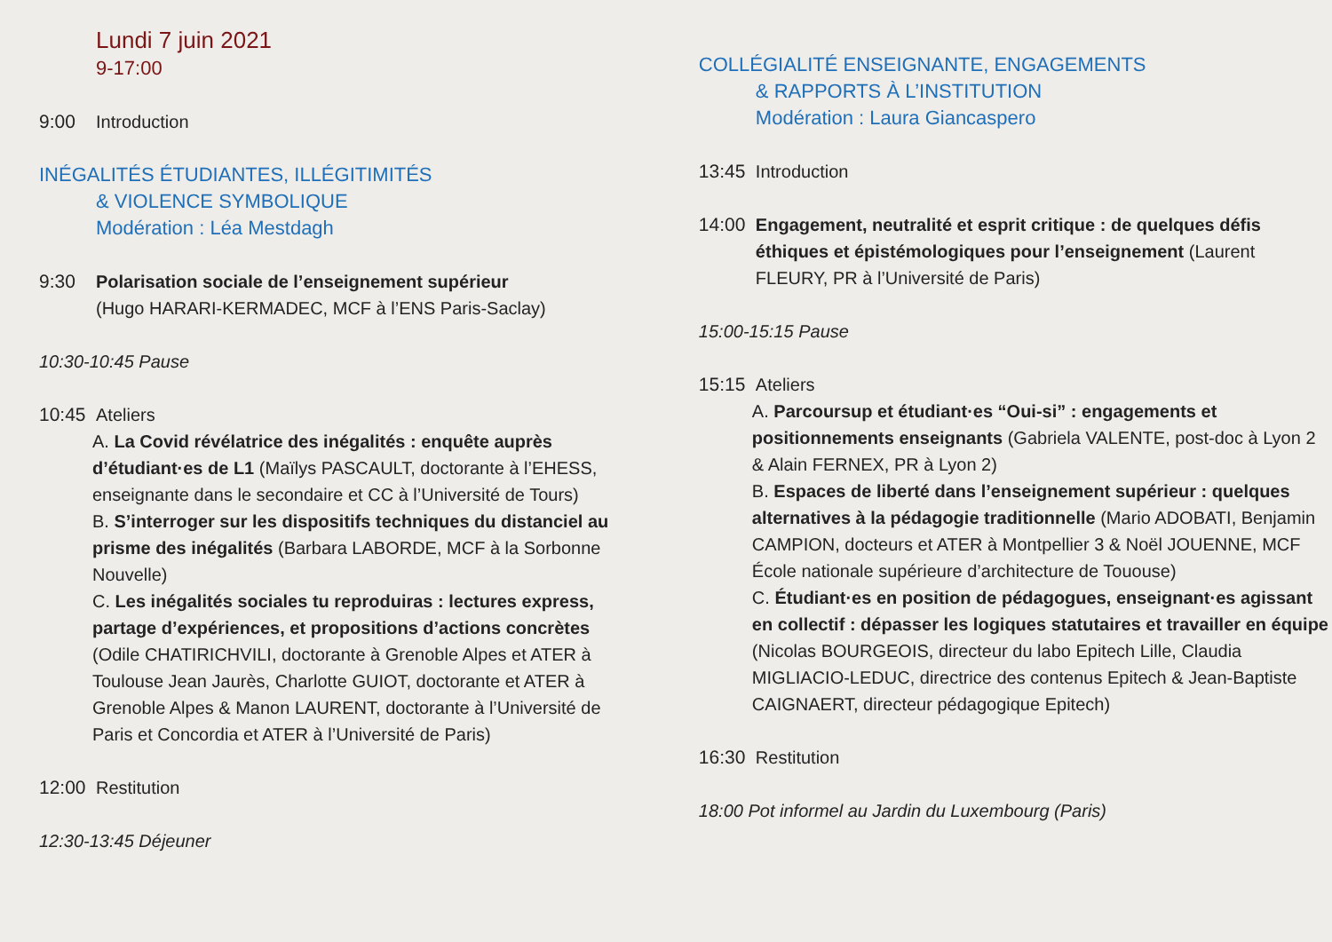Lundi 7 juin 2021
9-17:00
9:00 Introduction
INÉGALITÉS ÉTUDIANTES, ILLÉGITIMITÉS
& VIOLENCE SYMBOLIQUE
Modération : Léa Mestdagh
9:30 Polarisation sociale de l’enseignement supérieur
(Hugo HARARI-KERMADEC, MCF à l’ENS Paris-Saclay)
10:30-10:45 Pause
10:45 Ateliers
A. La Covid révélatrice des inégalités : enquête auprès d’étudiant·es de L1 (Maïlys PASCAULT, doctorante à l’EHESS, enseignante dans le secondaire et CC à l’Université de Tours)
B. S’interroger sur les dispositifs techniques du distanciel au prisme des inégalités (Barbara LABORDE, MCF à la Sorbonne Nouvelle)
C. Les inégalités sociales tu reproduiras : lectures express, partage d’expériences, et propositions d’actions concrètes (Odile CHATIRICHVILI, doctorante à Grenoble Alpes et ATER à Toulouse Jean Jaurès, Charlotte GUIOT, doctorante et ATER à Grenoble Alpes & Manon LAURENT, doctorante à l’Université de Paris et Concordia et ATER à l’Université de Paris)
12:00 Restitution
12:30-13:45 Déjeuner
COLLÉGIALITÉ ENSEIGNANTE, ENGAGEMENTS
& RAPPORTS À L’INSTITUTION
Modération : Laura Giancaspero
13:45 Introduction
14:00 Engagement, neutralité et esprit critique : de quelques défis éthiques et épistémologiques pour l’enseignement (Laurent FLEURY, PR à l’Université de Paris)
15:00-15:15 Pause
15:15 Ateliers
A. Parcoursup et étudiant·es “Oui-si” : engagements et positionnements enseignants (Gabriela VALENTE, post-doc à Lyon 2 & Alain FERNEX, PR à Lyon 2)
B. Espaces de liberté dans l’enseignement supérieur : quelques alternatives à la pédagogie traditionnelle (Mario ADOBATI, Benjamin CAMPION, docteurs et ATER à Montpellier 3 & Noël JOUENNE, MCF École nationale supérieure d’architecture de Tououse)
C. Étudiant·es en position de pédagogues, enseignant·es agissant en collectif : dépasser les logiques statutaires et travailler en équipe (Nicolas BOURGEOIS, directeur du labo Epitech Lille, Claudia MIGLIACIO-LEDUC, directrice des contenus Epitech & Jean-Baptiste CAIGNAERT, directeur pédagogique Epitech)
16:30 Restitution
18:00 Pot informel au Jardin du Luxembourg (Paris)